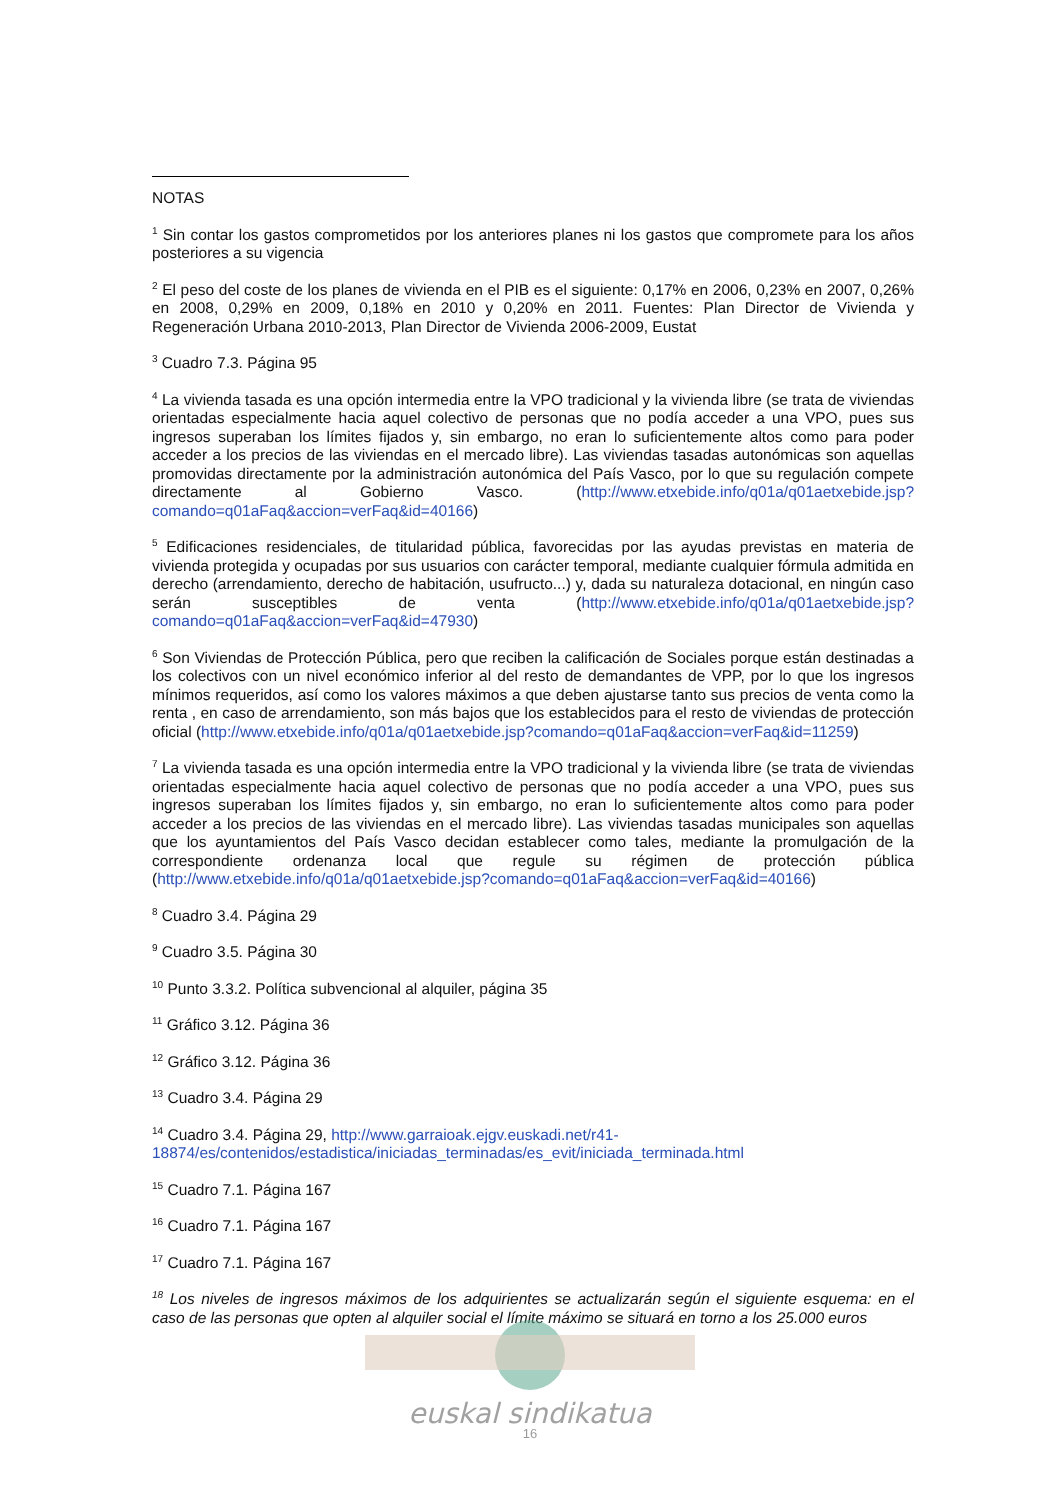NOTAS
<sup>1</sup> Sin contar los gastos comprometidos por los anteriores planes ni los gastos que compromete para los años posteriores a su vigencia
<sup>2</sup> El peso del coste de los planes de vivienda en el PIB es el siguiente: 0,17% en 2006, 0,23% en 2007, 0,26% en 2008, 0,29% en 2009, 0,18% en 2010 y 0,20% en 2011. Fuentes: Plan Director de Vivienda y Regeneración Urbana 2010-2013, Plan Director de Vivienda 2006-2009, Eustat
<sup>3</sup> Cuadro 7.3. Página 95
<sup>4</sup> La vivienda tasada es una opción intermedia entre la VPO tradicional y la vivienda libre (se trata de viviendas orientadas especialmente hacia aquel colectivo de personas que no podía acceder a una VPO, pues sus ingresos superaban los límites fijados y, sin embargo, no eran lo suficientemente altos como para poder acceder a los precios de las viviendas en el mercado libre). Las viviendas tasadas autonómicas son aquellas promovidas directamente por la administración autonómica del País Vasco, por lo que su regulación compete directamente al Gobierno Vasco. (http://www.etxebide.info/q01a/q01aetxebide.jsp?comando=q01aFaq&accion=verFaq&id=40166)
<sup>5</sup> Edificaciones residenciales, de titularidad pública, favorecidas por las ayudas previstas en materia de vivienda protegida y ocupadas por sus usuarios con carácter temporal, mediante cualquier fórmula admitida en derecho (arrendamiento, derecho de habitación, usufructo...) y, dada su naturaleza dotacional, en ningún caso serán susceptibles de venta (http://www.etxebide.info/q01a/q01aetxebide.jsp?comando=q01aFaq&accion=verFaq&id=47930)
<sup>6</sup> Son Viviendas de Protección Pública, pero que reciben la calificación de Sociales porque están destinadas a los colectivos con un nivel económico inferior al del resto de demandantes de VPP, por lo que los ingresos mínimos requeridos, así como los valores máximos a que deben ajustarse tanto sus precios de venta como la renta , en caso de arrendamiento, son más bajos que los establecidos para el resto de viviendas de protección oficial (http://www.etxebide.info/q01a/q01aetxebide.jsp?comando=q01aFaq&accion=verFaq&id=11259)
<sup>7</sup> La vivienda tasada es una opción intermedia entre la VPO tradicional y la vivienda libre (se trata de viviendas orientadas especialmente hacia aquel colectivo de personas que no podía acceder a una VPO, pues sus ingresos superaban los límites fijados y, sin embargo, no eran lo suficientemente altos como para poder acceder a los precios de las viviendas en el mercado libre). Las viviendas tasadas municipales son aquellas que los ayuntamientos del País Vasco decidan establecer como tales, mediante la promulgación de la correspondiente ordenanza local que regule su régimen de protección pública (http://www.etxebide.info/q01a/q01aetxebide.jsp?comando=q01aFaq&accion=verFaq&id=40166)
<sup>8</sup> Cuadro 3.4. Página 29
<sup>9</sup> Cuadro 3.5. Página 30
<sup>10</sup> Punto 3.3.2. Política subvencional al alquiler, página 35
<sup>11</sup> Gráfico 3.12. Página 36
<sup>12</sup> Gráfico 3.12. Página 36
<sup>13</sup> Cuadro 3.4. Página 29
<sup>14</sup> Cuadro 3.4. Página 29, http://www.garraioak.ejgv.euskadi.net/r41-18874/es/contenidos/estadistica/iniciadas_terminadas/es_evit/iniciada_terminada.html
<sup>15</sup> Cuadro 7.1. Página 167
<sup>16</sup> Cuadro 7.1. Página 167
<sup>17</sup> Cuadro 7.1. Página 167
<sup>18</sup> Los niveles de ingresos máximos de los adquirientes se actualizarán según el siguiente esquema: en el caso de las personas que opten al alquiler social el límite máximo se situará en torno a los 25.000 euros
euskal sindikatua
16